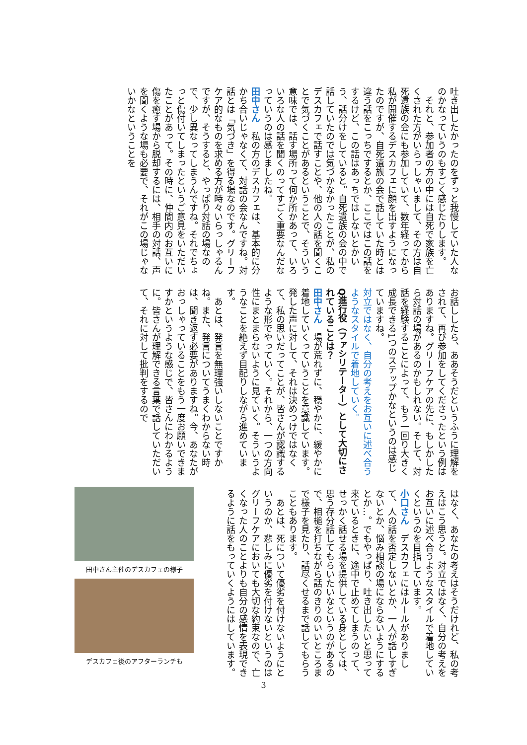吐き出したかったのをずっと我慢していた人なのかなっていうのもすごく感じたりします。
　それと、参加者の方の中には自死で家族を亡くされた方がいらっしゃいまして、その方は自死遺族の会にも参加していて、数年経ってから私が開催するデスカフェに顔を出すようになったのですが、自死遺族の会で話していた時とは違う話をこっちでするとか、ここではこの話をするけど、この話はあっちではしないとかいう、話分けをしていると。自死遺族の会の中で話していたのでは気づかなかったことが、私のデスカフェで話すことや、他の人の話を聞くことで気づくことがあるということで、そういう意味では、話す場所って何か所かあって、いろいろな人の話を聞くのってすごく重要なんだなっていうのは感じましたね。
田中さん　私の方のデスカフェは、基本的に分かち合いじゃなくて、対話の会なんですね。対話とは「気づき」を得る場なのです。グリーフケア的なものを求める方が時々いらっしゃるんですが、そうすると、やっぱり対話の場なので、少し異なってしまうんですね。それでちょっと傷付いてしまったというご意見をいただいたことがあって。その時に、仲間内のお互いに傷を癒す場から脱却するには、相手の対話、声を聞くような場も必要で、それがこの場じゃないかなということを
お話ししたら、ああそうだというふうに理解をされて、再び参加をしてくださったという例はありますね。グリーフケアの先に、もしかしたら対話の場があるのかもしれない。そして、対話を経験することによって、もう一回り大きく成長できる1つのステップかなというのは感じていますね。
対立ではなく、自分の考えをお互いに述べ合うようなスタイルで着地していく。
Q進行役（ファシリテーター）として大切にされていることは？
田中さん　場が荒れずに、穏やかに、緩やかに着地していくっていうことを意識しています。発した声に対して、それは決めつけではなくて、私の思いだってことが、皆さんが認識するような形でやっていく。それから、一つの方向性にまとまらないように見ていく。そういうようなことを絶えず目配りしながら進めています。
　あとは、発言を無理強いしないことですかね。また、発言についてうまくわからない時は、聞き返す必要がありますね。今、あなたがおっしゃっていることをもう一度お願いできますかというような感じで、皆さんにわかるように。皆さんが理解できる言葉で話していただいて、それに対して批判をするので
はなく、あなたの考えはそうだけれど、私の考えはこう思うと。対立ではなく、自分の考えをお互いに述べ合うようなスタイルで着地していくというのを目指しています。
小口さん　デスカフェにはルールがありまして、人の話を否定しないとか、一人が話しすぎないとか、悩み相談の場にならないようにするとか…。でもやっぱり、吐き出したいと思って来ているときに、途中で止めてしまうのって、せっかく話せる場を提供している身としては、思う存分話してもらいたいなというのがあるので、相槌を打ちながら話のきりのいいところまで様子を見たり、話尽くせるまで話してもらうこともあります。
　あとは、死について優劣を付けないようにというのか、悲しみに優劣を付けないというのはグリーフケアにおいても大切な約束なので、亡くなった人のことよりも自分の感情を表現できるように話をもっていくようにはしています。
田中さん主催のデスカフェの様子
デスカフェ後のアフターランチも
3